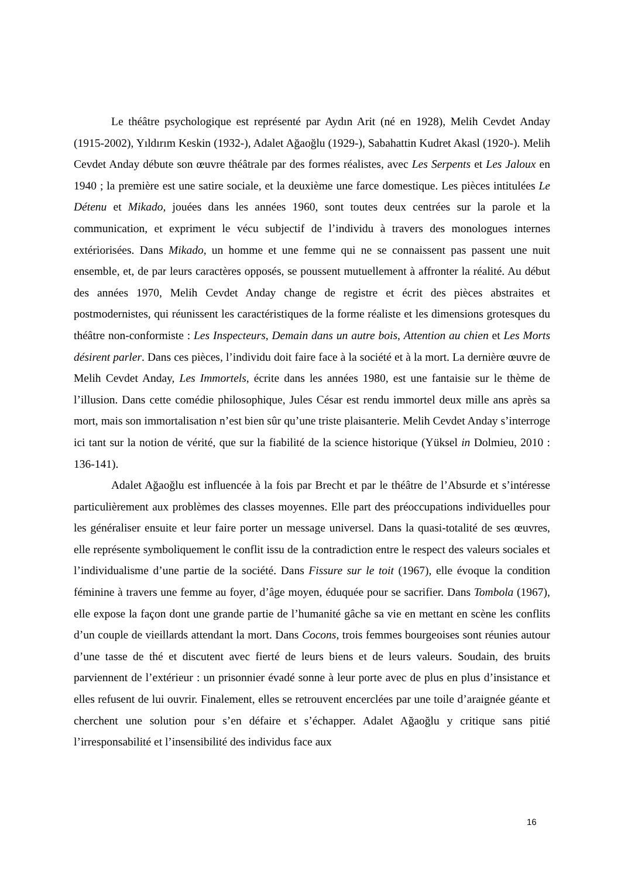Le théâtre psychologique est représenté par Aydın Arit (né en 1928), Melih Cevdet Anday (1915-2002), Yıldırım Keskin (1932-), Adalet Ağaoğlu (1929-), Sabahattin Kudret Akasl (1920-). Melih Cevdet Anday débute son œuvre théâtrale par des formes réalistes, avec Les Serpents et Les Jaloux en 1940 ; la première est une satire sociale, et la deuxième une farce domestique. Les pièces intitulées Le Détenu et Mikado, jouées dans les années 1960, sont toutes deux centrées sur la parole et la communication, et expriment le vécu subjectif de l’individu à travers des monologues internes extériorisées. Dans Mikado, un homme et une femme qui ne se connaissent pas passent une nuit ensemble, et, de par leurs caractères opposés, se poussent mutuellement à affronter la réalité. Au début des années 1970, Melih Cevdet Anday change de registre et écrit des pièces abstraites et postmodernistes, qui réunissent les caractéristiques de la forme réaliste et les dimensions grotesques du théâtre non-conformiste : Les Inspecteurs, Demain dans un autre bois, Attention au chien et Les Morts désirent parler. Dans ces pièces, l’individu doit faire face à la société et à la mort. La dernière œuvre de Melih Cevdet Anday, Les Immortels, écrite dans les années 1980, est une fantaisie sur le thème de l’illusion. Dans cette comédie philosophique, Jules César est rendu immortel deux mille ans après sa mort, mais son immortalisation n’est bien sûr qu’une triste plaisanterie. Melih Cevdet Anday s’interroge ici tant sur la notion de vérité, que sur la fiabilité de la science historique (Yüksel in Dolmieu, 2010 : 136-141).
Adalet Ağaoğlu est influencée à la fois par Brecht et par le théâtre de l’Absurde et s’intéresse particulièrement aux problèmes des classes moyennes. Elle part des préoccupations individuelles pour les généraliser ensuite et leur faire porter un message universel. Dans la quasi-totalité de ses œuvres, elle représente symboliquement le conflit issu de la contradiction entre le respect des valeurs sociales et l’individualisme d’une partie de la société. Dans Fissure sur le toit (1967), elle évoque la condition féminine à travers une femme au foyer, d’âge moyen, éduquée pour se sacrifier. Dans Tombola (1967), elle expose la façon dont une grande partie de l’humanité gâche sa vie en mettant en scène les conflits d’un couple de vieillards attendant la mort. Dans Cocons, trois femmes bourgeoises sont réunies autour d’une tasse de thé et discutent avec fierté de leurs biens et de leurs valeurs. Soudain, des bruits parviennent de l’extérieur : un prisonnier évadé sonne à leur porte avec de plus en plus d’insistance et elles refusent de lui ouvrir. Finalement, elles se retrouvent encerclées par une toile d’araignée géante et cherchent une solution pour s’en défaire et s’échapper. Adalet Ağaoğlu y critique sans pitié l’irresponsabilité et l’insensibilité des individus face aux
16